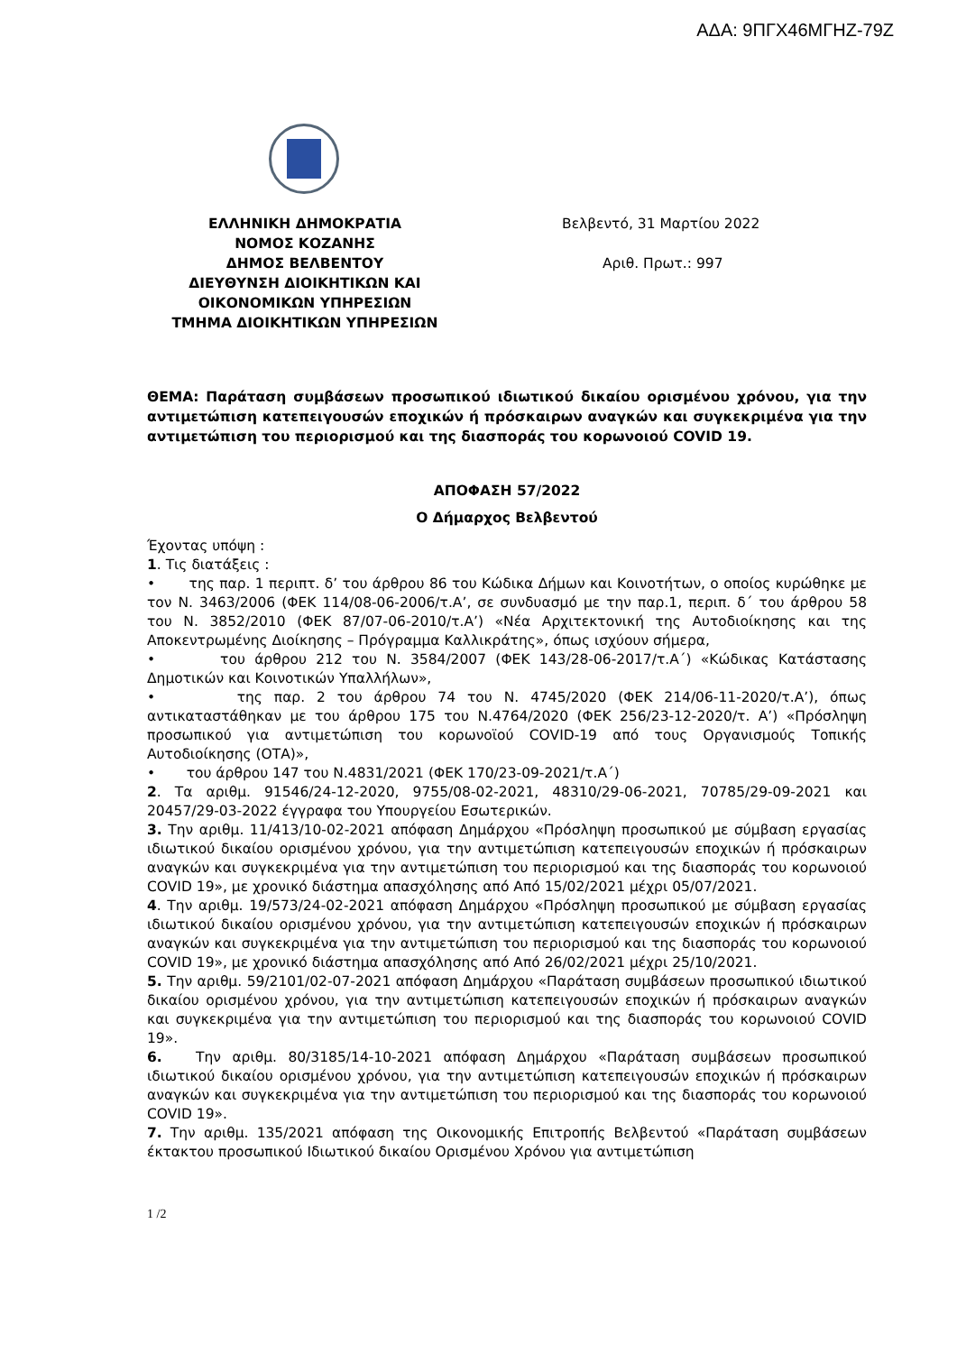ΑΔΑ: 9ΠΓΧ46ΜΓΗΖ-79Ζ
ΕΛΛΗΝΙΚΗ ΔΗΜΟΚΡΑΤΙΑ
ΝΟΜΟΣ ΚΟΖΑΝΗΣ
ΔΗΜΟΣ ΒΕΛΒΕΝΤΟΥ
ΔΙΕΥΘΥΝΣΗ ΔΙΟΙΚΗΤΙΚΩΝ ΚΑΙ
ΟΙΚΟΝΟΜΙΚΩΝ ΥΠΗΡΕΣΙΩΝ
ΤΜΗΜΑ ΔΙΟΙΚΗΤΙΚΩΝ ΥΠΗΡΕΣΙΩΝ
Βελβεντό, 31 Μαρτίου 2022
Αριθ. Πρωτ.: 997
ΘΕΜΑ: Παράταση συμβάσεων προσωπικού ιδιωτικού δικαίου ορισμένου χρόνου, για την αντιμετώπιση κατεπειγουσών εποχικών ή πρόσκαιρων αναγκών και συγκεκριμένα για την αντιμετώπιση του περιορισμού και της διασποράς του κορωνοιού COVID 19.
ΑΠΟΦΑΣΗ 57/2022
Ο Δήμαρχος Βελβεντού
Έχοντας υπόψη :
1. Τις διατάξεις :
• της παρ. 1 περιπτ. δ’ του άρθρου 86 του Κώδικα Δήμων και Κοινοτήτων, ο οποίος κυρώθηκε με τον Ν. 3463/2006 (ΦΕΚ 114/08-06-2006/τ.Α’, σε συνδυασμό με την παρ.1, περιπ. δ΄ του άρθρου 58 του Ν. 3852/2010 (ΦΕΚ 87/07-06-2010/τ.Α’) «Νέα Αρχιτεκτονική της Αυτοδιοίκησης και της Αποκεντρωμένης Διοίκησης – Πρόγραμμα Καλλικράτης», όπως ισχύουν σήμερα,
• του άρθρου 212 του Ν. 3584/2007 (ΦΕΚ 143/28-06-2017/τ.Α΄) «Κώδικας Κατάστασης Δημοτικών και Κοινοτικών Υπαλλήλων»,
• της παρ. 2 του άρθρου 74 του Ν. 4745/2020 (ΦΕΚ 214/06-11-2020/τ.Α’), όπως αντικαταστάθηκαν με του άρθρου 175 του Ν.4764/2020 (ΦΕΚ 256/23-12-2020/τ. Α’) «Πρόσληψη προσωπικού για αντιμετώπιση του κορωνοϊού COVID-19 από τους Οργανισμούς Τοπικής Αυτοδιοίκησης (ΟΤΑ)»,
• του άρθρου 147 του Ν.4831/2021 (ΦΕΚ 170/23-09-2021/τ.Α΄)
2. Τα αριθμ. 91546/24-12-2020, 9755/08-02-2021, 48310/29-06-2021, 70785/29-09-2021 και 20457/29-03-2022 έγγραφα του Υπουργείου Εσωτερικών.
3. Την αριθμ. 11/413/10-02-2021 απόφαση Δημάρχου «Πρόσληψη προσωπικού με σύμβαση εργασίας ιδιωτικού δικαίου ορισμένου χρόνου, για την αντιμετώπιση κατεπειγουσών εποχικών ή πρόσκαιρων αναγκών και συγκεκριμένα για την αντιμετώπιση του περιορισμού και της διασποράς του κορωνοιού COVID 19», με χρονικό διάστημα απασχόλησης από Από 15/02/2021 μέχρι 05/07/2021.
4. Την αριθμ. 19/573/24-02-2021 απόφαση Δημάρχου «Πρόσληψη προσωπικού με σύμβαση εργασίας ιδιωτικού δικαίου ορισμένου χρόνου, για την αντιμετώπιση κατεπειγουσών εποχικών ή πρόσκαιρων αναγκών και συγκεκριμένα για την αντιμετώπιση του περιορισμού και της διασποράς του κορωνοιού COVID 19», με χρονικό διάστημα απασχόλησης από Από 26/02/2021 μέχρι 25/10/2021.
5. Την αριθμ. 59/2101/02-07-2021 απόφαση Δημάρχου «Παράταση συμβάσεων προσωπικού ιδιωτικού δικαίου ορισμένου χρόνου, για την αντιμετώπιση κατεπειγουσών εποχικών ή πρόσκαιρων αναγκών και συγκεκριμένα για την αντιμετώπιση του περιορισμού και της διασποράς του κορωνοιού COVID 19».
6. Την αριθμ. 80/3185/14-10-2021 απόφαση Δημάρχου «Παράταση συμβάσεων προσωπικού ιδιωτικού δικαίου ορισμένου χρόνου, για την αντιμετώπιση κατεπειγουσών εποχικών ή πρόσκαιρων αναγκών και συγκεκριμένα για την αντιμετώπιση του περιορισμού και της διασποράς του κορωνοιού COVID 19».
7. Την αριθμ. 135/2021 απόφαση της Οικονομικής Επιτροπής Βελβεντού «Παράταση συμβάσεων έκτακτου προσωπικού Ιδιωτικού δικαίου Ορισμένου Χρόνου για αντιμετώπιση
1 /2